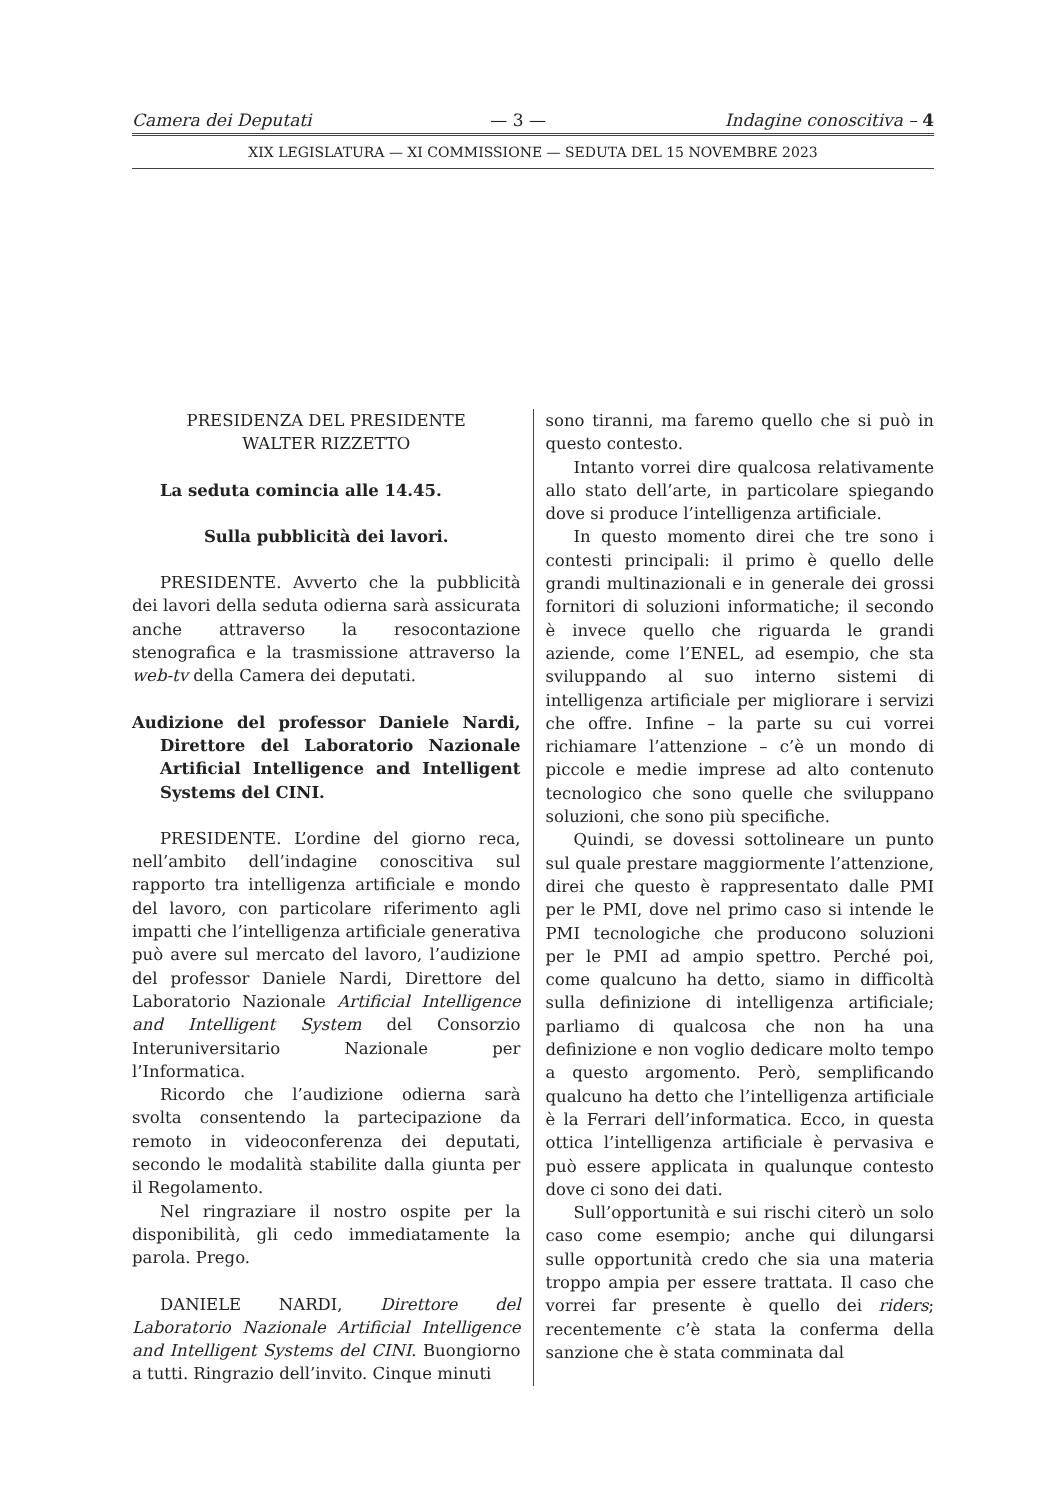Camera dei Deputati — 3 — Indagine conoscitiva – 4
XIX LEGISLATURA — XI COMMISSIONE — SEDUTA DEL 15 NOVEMBRE 2023
PRESIDENZA DEL PRESIDENTE
WALTER RIZZETTO
La seduta comincia alle 14.45.
Sulla pubblicità dei lavori.
PRESIDENTE. Avverto che la pubblicità dei lavori della seduta odierna sarà assicurata anche attraverso la resocontazione stenografica e la trasmissione attraverso la web-tv della Camera dei deputati.
Audizione del professor Daniele Nardi, Direttore del Laboratorio Nazionale Artificial Intelligence and Intelligent Systems del CINI.
PRESIDENTE. L’ordine del giorno reca, nell’ambito dell’indagine conoscitiva sul rapporto tra intelligenza artificiale e mondo del lavoro, con particolare riferimento agli impatti che l’intelligenza artificiale generativa può avere sul mercato del lavoro, l’audizione del professor Daniele Nardi, Direttore del Laboratorio Nazionale Artificial Intelligence and Intelligent System del Consorzio Interuniversitario Nazionale per l’Informatica.
Ricordo che l’audizione odierna sarà svolta consentendo la partecipazione da remoto in videoconferenza dei deputati, secondo le modalità stabilite dalla giunta per il Regolamento.
Nel ringraziare il nostro ospite per la disponibilità, gli cedo immediatamente la parola. Prego.
DANIELE NARDI, Direttore del Laboratorio Nazionale Artificial Intelligence and Intelligent Systems del CINI. Buongiorno a tutti. Ringrazio dell’invito. Cinque minuti
sono tiranni, ma faremo quello che si può in questo contesto.
Intanto vorrei dire qualcosa relativamente allo stato dell’arte, in particolare spiegando dove si produce l’intelligenza artificiale.
In questo momento direi che tre sono i contesti principali: il primo è quello delle grandi multinazionali e in generale dei grossi fornitori di soluzioni informatiche; il secondo è invece quello che riguarda le grandi aziende, come l’ENEL, ad esempio, che sta sviluppando al suo interno sistemi di intelligenza artificiale per migliorare i servizi che offre. Infine – la parte su cui vorrei richiamare l’attenzione – c’è un mondo di piccole e medie imprese ad alto contenuto tecnologico che sono quelle che sviluppano soluzioni, che sono più specifiche.
Quindi, se dovessi sottolineare un punto sul quale prestare maggiormente l’attenzione, direi che questo è rappresentato dalle PMI per le PMI, dove nel primo caso si intende le PMI tecnologiche che producono soluzioni per le PMI ad ampio spettro. Perché poi, come qualcuno ha detto, siamo in difficoltà sulla definizione di intelligenza artificiale; parliamo di qualcosa che non ha una definizione e non voglio dedicare molto tempo a questo argomento. Però, semplificando qualcuno ha detto che l’intelligenza artificiale è la Ferrari dell’informatica. Ecco, in questa ottica l’intelligenza artificiale è pervasiva e può essere applicata in qualunque contesto dove ci sono dei dati.
Sull’opportunità e sui rischi citerò un solo caso come esempio; anche qui dilungarsi sulle opportunità credo che sia una materia troppo ampia per essere trattata. Il caso che vorrei far presente è quello dei riders; recentemente c’è stata la conferma della sanzione che è stata comminata dal